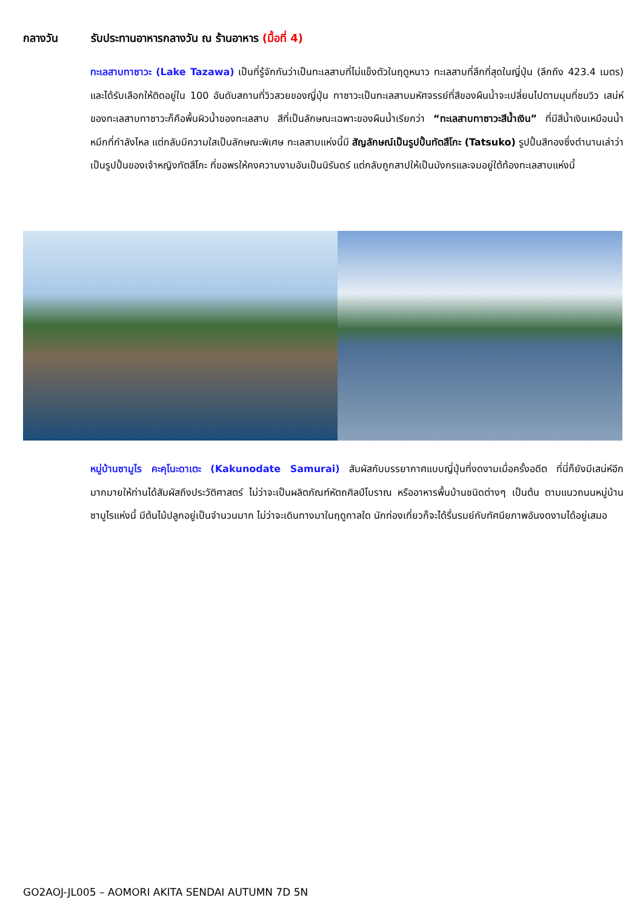กลางวัน รับประทานอาหารกลางวัน ณ ร้านอาหาร (มื้อที่ 4)
ทะเลสาบทาซาวะ (Lake Tazawa) เป็นที่รู้จักกันว่าเป็นทะเลสาบที่ไม่แข็งตัวในฤดูหนาว ทะเลสาบที่ลึกที่สุดในญี่ปุ่น (ลึกถึง 423.4 เมตร) และได้รับเลือกให้ติดอยู่ใน 100 อันดับสถานที่วิวสวยของญี่ปุ่น ทาซาวะเป็นทะเลสาบมหัศจรรย์ที่สีของผืนน้ำจะเปลี่ยนไปตามมุมที่ชมวิว เสน่ห์ของทะเลสาบทาซาวะก็คือพื้นผิวน้ำของทะเลสาบ สีที่เป็นลักษณะเฉพาะของผืนน้ำเรียกว่า “ทะเลสาบทาซาวะสีน้ำเงิน” ที่มีสีน้ำเงินเหมือนน้ำหมึกที่กำลังไหล แต่กลับมีความใสเป็นลักษณะพิเศษ ทะเลสาบแห่งนี้มี สัญลักษณ์เป็นรูปปั้นทัตสึโกะ (Tatsuko) รูปปั้นสีทองซึ่งตำนานเล่าว่าเป็นรูปปั้นของเจ้าหญิงทัตสึโกะ ที่ขอพรให้คงความงามอันเป็นนิรันดร์ แต่กลับถูกสาปให้เป็นมังกรและจมอยู่ใต้ท้องทะเลสาบแห่งนี้
หมู่บ้านซามูไร คะคุโนะดาเตะ (Kakunodate Samurai) สัมผัสกับบรรยากาศแบบญี่ปุ่นที่งดงามเมื่อครั้งอดีต ที่นี่ก็ยังมีเสน่ห์อีกมากมายให้ท่านได้สัมผัสถึงประวัติศาสตร์ ไม่ว่าจะเป็นผลิตภัณฑ์หัตถศิลป์โบราณ หรืออาหารพื้นบ้านชนิดต่างๆ เป็นต้น ตามแนวถนนหมู่บ้านซามูไรแห่งนี้ มีต้นไม้ปลูกอยู่เป็นจำนวนมาก ไม่ว่าจะเดินทางมาในฤดูกาลใด นักท่องเที่ยวก็จะได้รื่นรมย์กับทัศนียภาพอันงดงามได้อยู่เสมอ
GO2AOJ-JL005 – AOMORI AKITA SENDAI AUTUMN 7D 5N